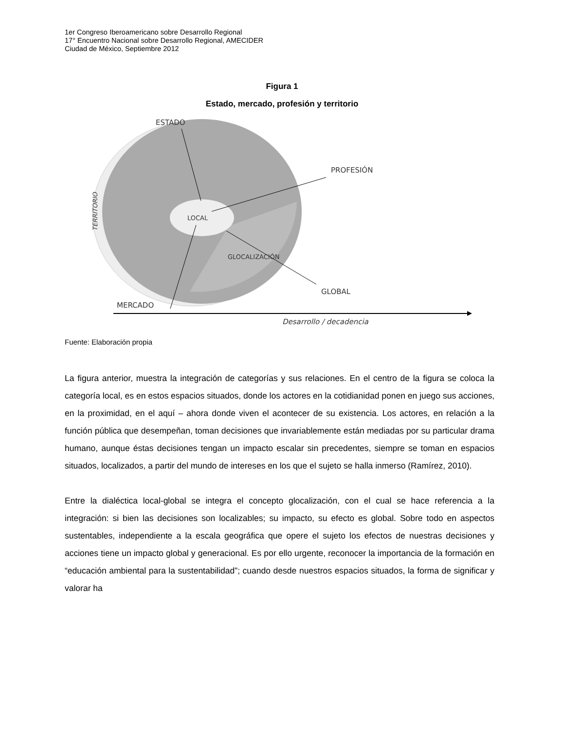1er Congreso Iberoamericano sobre Desarrollo Regional
17° Encuentro Nacional sobre Desarrollo Regional, AMECIDER
Ciudad de México, Septiembre 2012
Figura 1
Estado, mercado, profesión y territorio
ESTADO
PROFESIÓN
LOCAL
GLOCALIZACIÓN
GLOBAL
MERCADO
Desarrollo / decadencia
TERRITORIO
Fuente: Elaboración propia
La figura anterior, muestra la integración de categorías y sus relaciones. En el centro de la figura se coloca la categoría local, es en estos espacios situados, donde los actores en la cotidianidad ponen en juego sus acciones, en la proximidad, en el aquí – ahora donde viven el acontecer de su existencia. Los actores, en relación a la función pública que desempeñan, toman decisiones que invariablemente están mediadas por su particular drama humano, aunque éstas decisiones tengan un impacto escalar sin precedentes, siempre se toman en espacios situados, localizados, a partir del mundo de intereses en los que el sujeto se halla inmerso (Ramírez, 2010).
Entre la dialéctica local-global se integra el concepto glocalización, con el cual se hace referencia a la integración: si bien las decisiones son localizables; su impacto, su efecto es global. Sobre todo en aspectos sustentables, independiente a la escala geográfica que opere el sujeto los efectos de nuestras decisiones y acciones tiene un impacto global y generacional. Es por ello urgente, reconocer la importancia de la formación en “educación ambiental para la sustentabilidad”; cuando desde nuestros espacios situados, la forma de significar y valorar ha